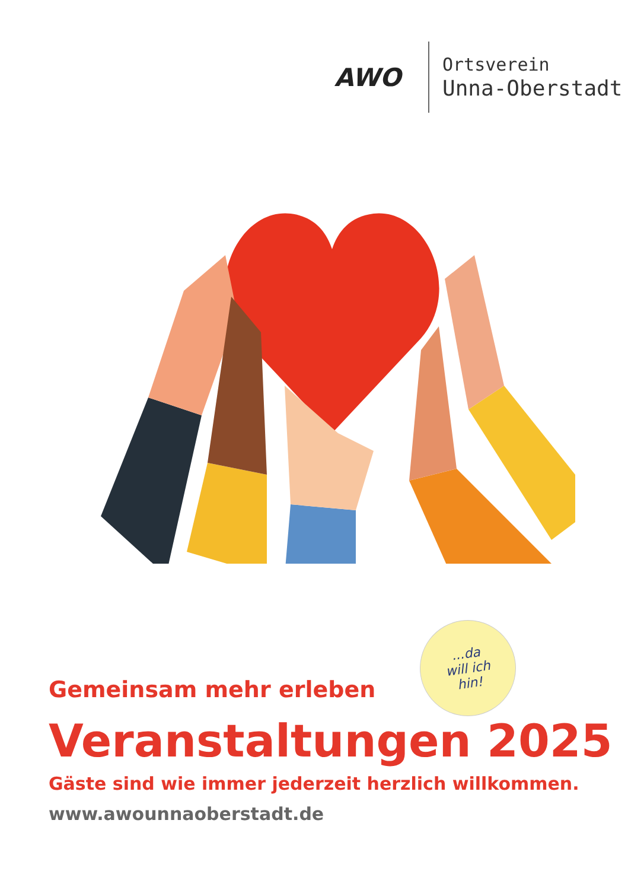AWO
Ortsverein
Unna-Oberstadt
...da
will ich
hin!
Gemeinsam mehr erleben
Veranstaltungen 2025
Gäste sind wie immer jederzeit herzlich willkommen.
www.awounnaoberstadt.de